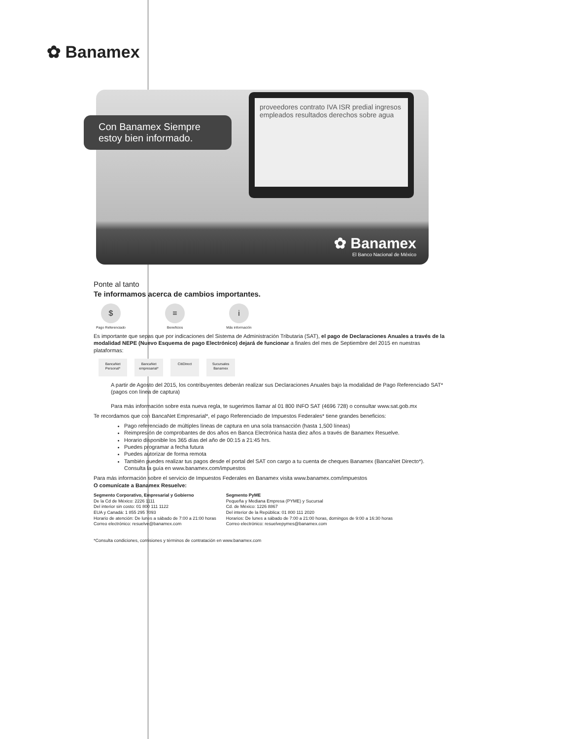✿ Banamex
Con Banamex Siempre estoy bien informado.
proveedores contrato IVA ISR predial ingresos empleados resultados derechos sobre agua
✿ Banamex
El Banco Nacional de México
Ponte al tanto
Te informamos acerca de cambios importantes.
$
Pago Referenciado
≡
Beneficios
i
Más información
Es importante que sepas que por indicaciones del Sistema de Administración Tributaria (SAT), el pago de Declaraciones Anuales a través de la modalidad NEPE (Nuevo Esquema de pago Electrónico) dejará de funcionar a finales del mes de Septiembre del 2015 en nuestras plataformas:
BancaNet Personal*
BancaNet empresarial*
CitiDirect Sucursales Banamex
A partir de Agosto del 2015, los contribuyentes deberán realizar sus Declaraciones Anuales bajo la modalidad de Pago Referenciado SAT* (pagos con línea de captura)
Para más información sobre esta nueva regla, te sugerimos llamar al 01 800 INFO SAT (4696 728) o consultar www.sat.gob.mx
Te recordamos que con BancaNet Empresarial*, el pago Referenciado de Impuestos Federales* tiene grandes beneficios:
Pago referenciado de múltiples líneas de captura en una sola transacción (hasta 1,500 líneas)
Reimpresión de comprobantes de dos años en Banca Electrónica hasta diez años a través de Banamex Resuelve.
Horario disponible los 365 días del año de 00:15 a 21:45 hrs.
Puedes programar a fecha futura
Puedes autorizar de forma remota
También puedes realizar tus pagos desde el portal del SAT con cargo a tu cuenta de cheques Banamex (BancaNet Directo*).
Consulta la guía en www.banamex.com/impuestos
Para más información sobre el servicio de Impuestos Federales en Banamex visita www.banamex.com/impuestos
O comunícate a Banamex Resuelve:
Segmento Corporativo, Empresarial y Gobierno
De la Cd de México: 2226 1111
Del interior sin costo: 01 800 111 1122
EUA y Canadá: 1 855 295 7093
Horario de atención: De lunes a sábado de 7:00 a 21:00 horas
Correo electrónico: resuelve@banamex.com
Segmento PyME
Pequeña y Mediana Empresa (PYME) y Sucursal
Cd. de México: 1226 8867
Del interior de la República: 01 800 111 2020
Horarios: De lunes a sábado de 7:00 a 21:00 horas, domingos de 9:00 a 16:30 horas
Correo electrónico: resuelvepymes@banamex.com
*Consulta condiciones, comisiones y términos de contratación en www.banamex.com